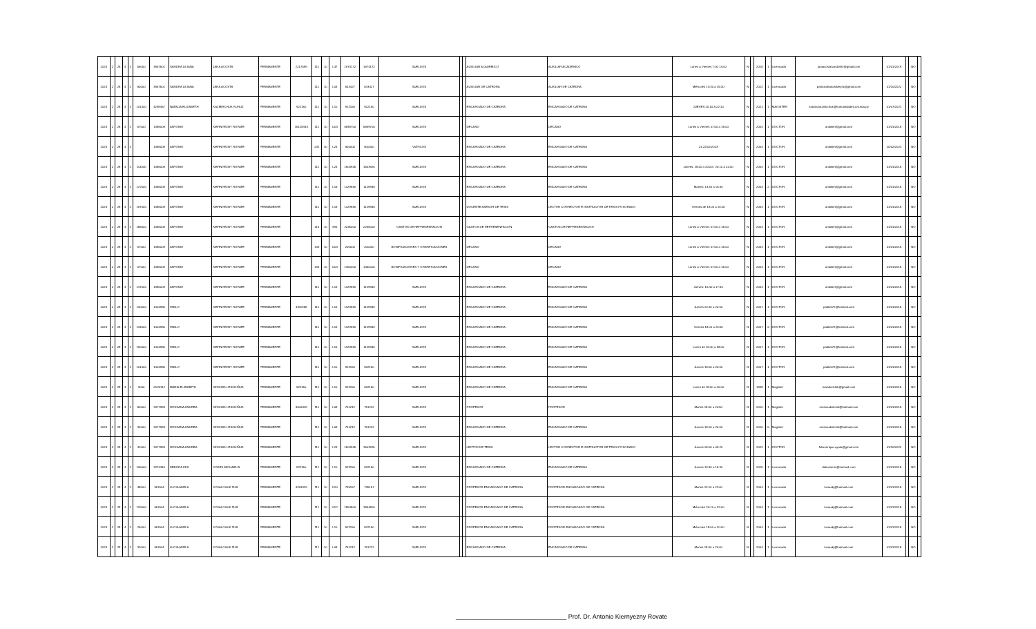| 2023 | 2 | 28 | 4 | 1 | 56000 | 3957501 | SANDRA LILIANA | JARA ACOSTA | PERMANENTE | 2217599 | 111 | 10 | L37 | 1674172 | 1674172 | SUELDOS | | | AUXILIAR ACADEMICO | AUXILIAR ACADEMICO | Lunes a Viernes 7:00 13:00 | N | | 2018 | 1 | Licenciado | jaraacostasandra93@gmail.com | 01/01/2019 | | NO | |
| 2023 | 2 | 28 | 4 | 1 | 60000 | 3957501 | SANDRA LILIANA | JARA ACOSTA | PERMANENTE | | 111 | 10 | L03 | 543427 | 543427 | SUELDOS | | | AUXILIAR DE CATEDRA | AUXILIAR DE CATEDRA | Miércoles 13:30 a 15:30 | N | | 2022 | 1 | Licenciado | patricialilianasilveyra@gmail.com | 01/10/2022 | | NO | |
| 2023 | 2 | 28 | 4 | 1 | 101000 | 4298457 | NATALIA ELIZABETH | KAZMIRCHUK KURUZ | PERMANENTE | 922150 | 111 | 10 | L10 | 922150 | 922150 | SUELDOS | | | ENCARGADO DE CATEDRA | ENCARGADO DE CATEDRA | JUEVES 20:10 A 22:10 | N | | 2021 | 1 | MAGISTER | natalia.kazmirchuk@humanidades.uni.edu.py | 01/07/2021 | | NO | |
| 2023 | 2 | 28 | 4 | 1 | 57000 | 1386009 | ANTONIO | KIERNYEZNY ROVATE | PERMANENTE | 15128433 | 111 | 10 | U03 | 5849700 | 5849700 | SUELDOS | | | DECANO | DECANO | Lunes a Viernes 07:00 a 15:00 | N | | 2004 | 1 | DOCTOR | antokier@gmail.com | 01/01/2018 | | NO | |
| 2023 | 2 | 28 | 4 | 1 | | 1386009 | ANTONIO | KIERNYEZNY ROVATE | PERMANENTE | | 232 | 30 | L23 | 600000 | 600000 | VIÁTICOS | | | ENCARGADO DE CATEDRA | ENCARGADO DE CATEDRA | 21,22/02/2023 | N | | 2004 | 1 | DOCTOR | antokier@gmail.com | 20/02/2023 | | NO | |
| 2023 | 2 | 28 | 4 | 1 | 113000 | 1386009 | ANTONIO | KIERNYEZNY ROVATE | PERMANENTE | | 111 | 10 | L23 | 1503925 | 1503925 | SUELDOS | | | ENCARGADO DE CATEDRA | ENCARGADO DE CATEDRA | Jueves: 18:20 a 20:00 / 20:10 a 22:00 | N | | 2004 | 1 | DOCTOR | antokier@gmail.com | 01/01/2018 | | NO | |
| 2023 | 2 | 28 | 4 | 1 | 172000 | 1386009 | ANTONIO | KIERNYEZNY ROVATE | PERMANENTE | | 111 | 10 | L16 | 1129936 | 1129936 | SUELDOS | | | ENCARGADO DE CATEDRA | ENCARGADO DE CATEDRA | Martes: 13:30 a 15:30 | N | | 2004 | 2 | DOCTOR | antokier@gmail.com | 01/01/2018 | | NO | |
| 2023 | 2 | 28 | 4 | 1 | 167000 | 1386009 | ANTONIO | KIERNYEZNY ROVATE | PERMANENTE | | 111 | 10 | L16 | 1129936 | 1129936 | SUELDOS | | | DOCENTE ASESOR DE TESIS | LECTOR CORRECTOR E INSTRUCTOR DE TESIS POSGRADO | Viernes de 18:00 a 20:00 | N | | 2004 | 1 | DOCTOR | antokier@gmail.com | 01/01/2018 | | NO | |
| 2023 | 2 | 28 | 4 | 1 | 186000 | 1386009 | ANTONIO | KIERNYEZNY ROVATE | PERMANENTE | | 113 | 10 | S91 | 2235000 | 2235000 | GASTOS DE REPRESENTACION | | | GASTOS DE REPRESENTACION | GASTOS DE REPRESENTACION | Lunes a Viernes 07:00 a 15:00 | N | | 2004 | 1 | DOCTOR | antokier@gmail.com | 01/01/2018 | | NO | |
| 2023 | 2 | 28 | 4 | 1 | 57000 | 1386009 | ANTONIO | KIERNYEZNY ROVATE | PERMANENTE | | 133 | 10 | U03 | 200000 | 200000 | BONIFICACIONES Y GRATIFICACIONES | | | DECANO | DECANO | Lunes a Viernes 07:00 a 15:00 | N | | 2004 | 1 | DOCTOR | antokier@gmail.com | 01/01/2018 | | NO | |
| 2023 | 2 | 28 | 4 | 1 | 57000 | 1386009 | ANTONIO | KIERNYEZNY ROVATE | PERMANENTE | | 133 | 10 | U03 | 1350000 | 1350000 | BONIFICACIONES Y GRATIFICACIONES | | | DECANO | DECANO | Lunes a Viernes 07:00 a 15:00 | N | | 2004 | 1 | DOCTOR | antokier@gmail.com | 01/01/2018 | | NO | |
| 2023 | 2 | 28 | 4 | 1 | 147000 | 1386009 | ANTONIO | KIERNYEZNY ROVATE | PERMANENTE | | 111 | 10 | L16 | 1129936 | 1129936 | SUELDOS | | | ENCARGADO DE CATEDRA | ENCARGADO DE CATEDRA | Jueves: 15:40 a 17:40 | N | | 2004 | 1 | DOCTOR | antokier@gmail.com | 01/01/2018 | | NO | |
| 2023 | 2 | 28 | 4 | 1 | 130000 | 1404985 | PABLO | KIERNYEZNY ROVATE | PERMANENTE | 4311958 | 111 | 10 | L16 | 1129936 | 1129936 | SUELDOS | | | ENCARGADO DE CATEDRA | ENCARGADO DE CATEDRA | Jueves 20:10 a 22:00 | N | | 2007 | 1 | DOCTOR | pablok72@hotmail.com | 01/01/2018 | | NO | |
| 2023 | 2 | 28 | 4 | 1 | 134000 | 1404985 | PABLO | KIERNYEZNY ROVATE | PERMANENTE | | 111 | 10 | L16 | 1129936 | 1129936 | SUELDOS | | | ENCARGADO DE CATEDRA | ENCARGADO DE CATEDRA | Viernes 18:00 a 20:50 | N | | 2007 | 6 | DOCTOR | pablok72@hotmail.com | 01/01/2018 | | NO | |
| 2023 | 2 | 28 | 4 | 1 | 190000 | 1404985 | PABLO | KIERNYEZNY ROVATE | PERMANENTE | | 111 | 10 | L16 | 1129936 | 1129936 | SUELDOS | | | ENCARGADO DE CATEDRA | ENCARGADO DE CATEDRA | Lunes de 16:40 a 18:00 | N | | 2007 | 1 | DOCTOR | pablok72@hotmail.com | 01/01/2018 | | NO | |
| 2023 | 2 | 28 | 4 | 1 | 101000 | 1404985 | PABLO | KIERNYEZNY ROVATE | PERMANENTE | | 111 | 10 | L10 | 922150 | 922150 | SUELDOS | | | ENCARGADO DE CATEDRA | ENCARGADO DE CATEDRA | Jueves 18:00 a 20:00 | N | | 2007 | 1 | DOCTOR | pablok72@hotmail.com | 01/01/2018 | | NO | |
| 2023 | 2 | 28 | 4 | 1 | 9000 | 2125112 | MARIA ELIZABETH | KIRICHIK LESCHIÑUK | PERMANENTE | 922150 | 111 | 10 | L10 | 922150 | 922150 | SUELDOS | | | ENCARGADO DE CATEDRA | ENCARGADO DE CATEDRA | Lunes de 18:00 a 20:00 | N | | 1998 | 1 | Magister | mariakirichik@gmail.com | 01/01/2018 | | NO | |
| 2023 | 2 | 28 | 4 | 1 | 80000 | 3477983 | ROSSANA ANDREA | KIRICHIK LESCHIÑUK | PERMANENTE | 3006349 | 111 | 10 | L08 | 751212 | 751212 | SUELDOS | | | PROFESOR | PROFESOR | Martes 18:00 a 20:50 | N | | 2010 | 1 | Magister | rossanakirichik@hotmail.com | 01/01/2018 | | NO | |
| 2023 | 2 | 28 | 4 | 1 | 32000 | 3477983 | ROSSANA ANDREA | KIRICHIK LESCHIÑUK | PERMANENTE | | 111 | 10 | L08 | 751212 | 751212 | SUELDOS | | | ENCARGADO DE CATEDRA | ENCARGADO DE CATEDRA | Jueves 18:00 a 20:00 | N | | 2010 | 5 | Magister | rossanakirichik@hotmail.com | 01/01/2018 | | NO | |
| 2023 | 2 | 28 | 4 | 1 | 41000 | 3477983 | ROSSANA ANDREA | KIRICHIK LESCHIÑUK | PERMANENTE | | 111 | 10 | L23 | 1503925 | 1503925 | SUELDOS | | | LECTOR DE TESIS | LECTOR CORRECTOR E INSTRUCTOR DE TESIS POSGRADO | Jueves 08:00 a 09:20 | N | | 2022 | 1 | DOCTOR | felixenrique.ayala@gmail.com | 01/10/2022 | | NO | |
| 2023 | 2 | 28 | 4 | 1 | 105000 | 3211486 | DEBORA IRIS | KOKES MICHAELIS | PERMANENTE | 922150 | 111 | 10 | L10 | 922150 | 922150 | SUELDOS | | | ENCARGADO DE CATEDRA | ENCARGADO DE CATEDRA | Jueves 13:30 a 15:30 | N | | 2015 | 1 | Licenciado | deborak.lic@hotmail.com | 01/01/2018 | | NO | |
| 2023 | 2 | 28 | 4 | 1 | 48000 | 957604 | LUCIA ADELA | KOVALCHUK ZUB | PERMANENTE | 4263319 | 111 | 10 | U20 | 735157 | 735157 | SUELDOS | | | PROFESOR ENCARGADO DE CATEDRA | PROFESOR ENCARGADO DE CATEDRA | Martes 20:10 a 22:00 | N | | 2004 | 1 | Licenciado | luciaakj@hotmail.com | 01/01/2018 | | NO | |
| 2023 | 2 | 28 | 4 | 1 | 129000 | 957604 | LUCIA ADELA | KOVALCHUK ZUB | PERMANENTE | | 111 | 10 | U1C | 1854800 | 1854800 | SUELDOS | | | PROFESOR ENCARGADO DE CATEDRA | PROFESOR ENCARGADO DE CATEDRA | Miércoles 20:10 a 22:00 | N | | 2004 | 1 | Licenciado | luciaakj@hotmail.com | 01/01/2018 | | NO | |
| 2023 | 2 | 28 | 4 | 1 | 25000 | 957604 | LUCIA ADELA | KOVALCHUK ZUB | PERMANENTE | | 111 | 10 | L10 | 922150 | 922150 | SUELDOS | | | PROFESOR ENCARGADO DE CATEDRA | PROFESOR ENCARGADO DE CATEDRA | Miércoles 18:00 a 20:00 | N | | 2004 | 1 | Licenciado | luciaakj@hotmail.com | 01/01/2018 | | NO | |
| 2023 | 2 | 28 | 4 | 1 | 32000 | 957604 | LUCIA ADELA | KOVALCHUK ZUB | PERMANENTE | | 111 | 10 | L08 | 751212 | 751212 | SUELDOS | | | ENCARGADO DE CATEDRA | ENCARGADO DE CATEDRA | Martes 18:00 a 20:00 | N | | 2004 | 1 | Licenciado | luciaakj@hotmail.com | 01/01/2018 | | NO | |
________________________________ Prof. Dr. Antonio Kiernyezny Rovate